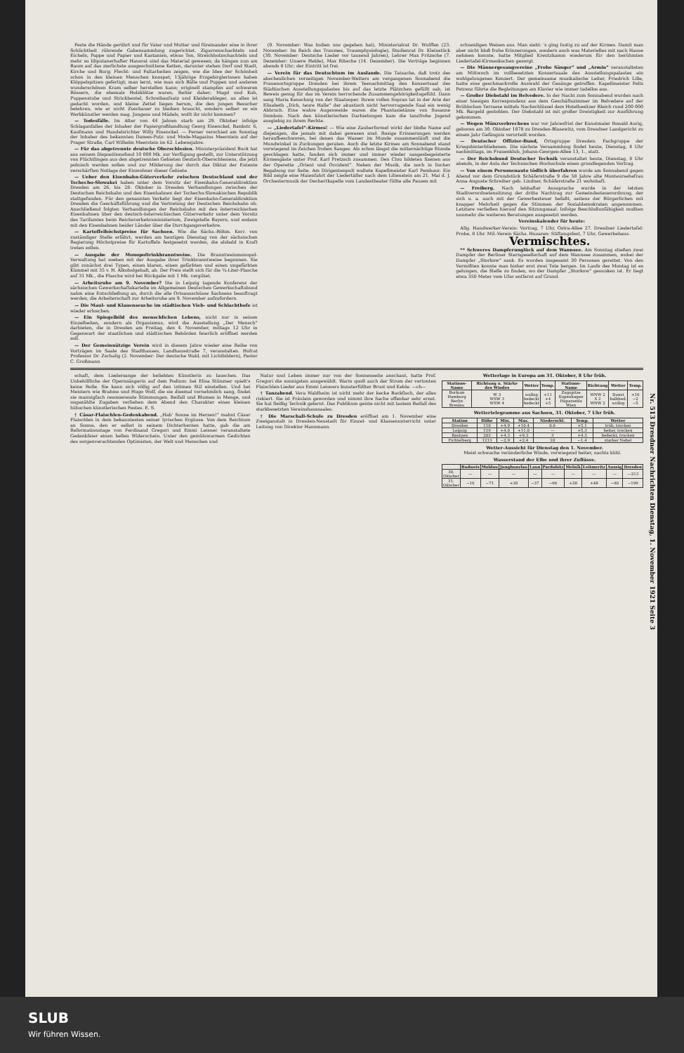Feste die Hände gerührt und für Vater und Mutter und füreinander eine in ihrer Schlichtheit rührende Gabensammlung zugerichtet. Zigarrenschachteln und Eicheln, Pappe und Papier und Kastanien, etwas Ton, Streichholzschachteln und mehr so liliputanerhafter Hausrat sind das Material gewesen; da hängen nun am Baum auf das zierlichste ausgeschnittene Ketten, darunter stehen Dorf und Stadt, Kirche und Burg; Flecht- und Faltarbeiten zeigen, wie die Idee der Schönheit schon in den kleinen Menschen knospet; 13jährige Erzgebirglerinnen haben Klöppelspitzen gefertigt; man lernt, wie man sich Bälle und Puppen und anderen wunderschönen Kram selber herstellen kann; originell stampfen auf schweren Rössern, die ehemals Holzklötze waren, Reiter daher; Magd und Kuh, Puppenstube und Strickbeutel, Schreibaufsatz und Kleiderableger, an alles ist gedacht worden, und kleine Zettel liegen herum, die den jungen Besucher belehren, wie er nicht Zuschauer zu bleiben braucht, sondern selber so ein Werkkünstler werden mag. Jungens und Mädels, wollt ihr nicht kommen?
— Todesfälle. Im Alter von 44 Jahren starb am 29. Oktober infolge Schlaganfalles der Inhaber der Papiergroßhandlung Georg Einenckel, Bankstr. 6, Kaufmann und Handelsrichter Willy Einenckel. — Ferner verschied am Sonntag der Inhaber des bekannten Damen-Putz- und Mode-Magazins Meerstein auf der Prager Straße, Carl Wilhelm Meerstein im 62. Lebensjahre.
— Für das abgetrennte deutsche Oberschlesien. Ministerpräsident Buck hat aus seinem Dispositionsfond 10 000 Mk. zur Verfügung gestellt, zur Unterstützung von Flüchtlingen aus den abgetrennten Gebieten Deutsch-Oberschlesiens, die jetzt polnisch werden sollen und zur Milderung der durch das Diktat der Entente verschärften Notlage der Einwohner dieser Gebiete.
— Ueber den Eisenbahn-Güterverkehr zwischen Deutschland und der Tschecho-Slowakei haben unter dem Vorsitz der Eisenbahn-Generaldirektion Dresden am 26. bis 28. Oktober in Dresden Verhandlungen zwischen der Deutschen Reichsbahn und den Eisenbahnen der Tschecho-Slowakischen Republik stattgefunden. Für den genannten Verkehr liegt der Eisenbahn-Generaldirektion Dresden die Geschäftsführung und die Vertretung der Deutschen Reichsbahn ob. Anschließend folgten Verhandlungen der Reichsbahn mit den österreichischen Eisenbahnen über den deutsch-österreichischen Güterverkehr unter dem Vorsitz des Tarifamtes beim Reichsverkehrsministerium, Zweigstelle Bayern, und sodann mit den Eisenbahnen beider Länder über die Durchgangsverkehre.
— Kartoffelhöchstpreise für Sachsen. Wie die Sächs.-Böhm. Korr. von zuständiger Stelle erfährt, werden am heutigen Dienstag von der sächsischen Regierung Höchstpreise für Kartoffeln festgesetzt werden, die alsbald in Kraft treten sollen.
— Ausgabe der Monopoltrinkbranntweine. Die Branntweinmonopol-Verwaltung hat soeben mit der Ausgabe ihrer Trinkbranntweine begonnen. Sie gibt zunächst drei Typen, einen klaren, einen gefärbten und einen ungefärbten Kümmel mit 35 v. H. Alkoholgehalt, ab. Der Preis stellt sich für die ¾-Liter-Flasche auf 31 Mk., die Flasche wird bei Rückgabe mit 1 Mk. vergütet.
— Arbeitsruhe am 9. November? Die in Leipzig tagende Konferenz der sächsischen Gewerkschaftskartelle im Allgemeinen Deutschen Gewerkschaftsbund nahm eine Entschließung an, durch die alle Ortsausschüsse Sachsens beauftragt werden, die Arbeiterschaft zur Arbeitsruhe am 9. November aufzufordern.
— Die Maul- und Klauenseuche im städtischen Vieh- und Schlachthofe ist wieder erloschen.
— Ein Spiegelbild des menschlichen Lebens, nicht nur in seinen Einzelheiten, sondern als Organismus, wird die Ausstellung „Der Mensch“ darbieten, die in Dresden am Freitag, den 4. November, mittags 12 Uhr in Gegenwart der staatlichen und städtischen Behörden feierlich eröffnet werden soll.
— Der Gemeinnützige Verein wird in diesem Jahre wieder eine Reihe von Vorträgen im Saale des Stadthauses, Landhausstraße 7, veranstalten. Hofrat Professor Dr. Zschalig (2. November: Der deutsche Wald, mit Lichtbildern), Pastor C. Großmann
(9. November: Was Indien uns gegeben hat), Ministerialrat Dr. Wulffen (23. November: Im Reich des Traumes, Traumphysiologie), Studienrat Dr. Kleinstück (30. November: Deutsche Lieder vor tausend Jahren), Lehrer Max Fritzsche (7. Dezember: Unsere Helde), Max Ribsche (14. Dezember). Die Vorträge beginnen abends 8 Uhr; der Eintritt ist frei.
— Verein für das Deutschtum im Auslande. Die Tatsache, daß trotz des abscheulichen vorzeitigen November-Wetters am vergangenen Sonnabend die Frauenortsgruppe Dresden bei ihrem Teenachmittag den Konzertsaal des Städtischen Ausstellungspalastes bis auf das letzte Plätzchen gefüllt sah, ist Beweis genug für das im Verein herrschende Zusammengehörigkeitsgefühl. Dann sang Maria Keuschnig von der Staatsoper. Ihrem vollen Sopran tat in der Arie der Elisabeth „Dich, teure Halle“ der akustisch nicht hervorragende Saal ein wenig Abbruch. Eine wahre Augenweide waren die Phantasietänze von Susanne Dombois. Nach den künstlerischen Darbietungen kam die tanzfrohe Jugend ausgiebig zu ihrem Rechte.
— „Liedertafel“-Kirmes! — Wie eine Zauberformel wirkt der bloße Name auf diejenigen, die jemals mit dabei gewesen sind. Rosige Erinnerungen werden heraufbeschworen, bei denen das Wasser im Munde zusammenläuft und die Mundwinkel in Zuckungen geraten. Auch die letzte Kirmes am Sonnabend stand vorwiegend im Zeichen frohen Sanges. Als schon längst die mitternächtige Stunde geschlagen hatte, fanden sich immer und immer wieder sangesbegeisterte Kirmesgäste unter Prof. Karl Pretzsch zusammen. Den Clou bildeten Szenen aus der Operette „Orient und Occident“. Neben der Musik, die noch in lischer Begabung zur Seite. Am Dirigentenpult waltete Kapellmeister Karl Pembaur. Ein Bild zeigte eine Maienfahrt der Liedertäfler nach dem Lilienstein am 21. Mai d. J. Orchestermusik der Dechertkapelle vom Landestheater füllte alle Pausen mit
schneidigen Weisen aus. Man sieht: 's ging lustig zu auf der Kirmes. Damit man aber nicht bloß frohe Erinnerungen, sondern auch was Materielles mit nach Hause nehmen konnte, hatte Mitglied Kreutzkamm wiederum für den berühmten Liedertafel-Kirmeskuchen gesorgt.
— Die Männergesangvereine „Frohe Sänger“ und „Armin“ veranstalteten am Mittwoch im vollbesetzten Konzertsaale des Ausstellungspalastes ein wohlgelungenes Konzert. Der gemeinsame musikalische Leiter, Friedrich Lille, hatte eine geschmackvolle Auswahl der Gesänge getroffen. Kapellmeister Felix Petrenz führte die Begleitungen am Klavier wie immer tadellos aus.
— Großer Diebstahl im Belvedere. In der Nacht zum Sonnabend wurden nach einer hiesigen Korrespondenz aus dem Geschäftszimmer im Belvedere auf der Brühlschen Terrasse mittels Nachschlüssel dem Hotelbesitzer Bleich rund 200 000 Mk. Bargeld gestohlen. Der Diebstahl ist mit großer Dreistigkeit zur Ausführung gekommen.
— Wegen Münzverbrechens war vor Jahresfrist der Kunstmaler Ronald Aurig, geboren am 30. Oktober 1878 zu Dresden-Blasewitz, vom Dresdner Landgericht zu einem Jahr Gefängnis verurteilt worden.
— Deutscher Offizier-Bund, Ortsgruppe Dresden. Fachgruppe der Kriegsbinterbliebenen. Die nächste Versammlung findet heute, Dienstag, 4 Uhr nachmittags, im Frauenklub, Johann-Georgen-Allee 13, 1., statt.
— Der Reichsbund Deutscher Technik veranstaltet heute, Dienstag, 8 Uhr abends, in der Aula der Technischen Hochschule einen grundlegenden Vortrag.
— Von einem Personenauto tödlich überfahren wurde am Sonnabend gegen Abend vor dem Grundstück Schäferstraße 9 die 58 Jahre alte Monteursehefrau Anna Auguste Schreiber geb. Lindner, Schäferstraße 21 wohnhaft.
— Freiberg. Nach lebhafter Aussprache wurde in der letzten Stadtverordnetensitzung der dritte Nachtrag zur Gemeindesteuerordnung, der sich u. a. auch mit der Gewerbesteuer befaßt, seitens der Bürgerlichen mit knapper Mehrheit gegen die Stimmen der Sozialdemokraten angenommen. Letztere verließen hierauf den Sitzungssaal. Infolge Beschlußunfähigkeit mußten nunmehr die weiteren Beratungen ausgesetzt werden.
Vereinskalender für heute:
Allg. Handwerker-Verein: Vortrag, 7 Uhr, Ostra-Allee 27. Dresdner Liedertafel: Probe, 8 Uhr. Mil.-Verein Sächs. Husaren: Stiftungsfest, 7 Uhr, Gewerbehaus.
Vermischtes.
** Schweres Dampferunglück auf dem Wannsee. Am Sonntag stießen zwei Dampfer der Berliner Sterngesellschaft auf dem Wannsee zusammen, wobei der Dampfer „Storkow“ sank. Es wurden insgesamt 30 Personen gerettet. Von den Vermißten konnte man bisher erst zwei Tote bergen. Im Laufe des Montag ist es gelungen, die Stelle zu finden, wo der Dampfer „Storkow“ gesunken ist. Er liegt etwa 350 Meter vom Ufer entfernt auf Grund.
schaft, dem Liedersange der beliebten Künstlerin zu lauschen. Das Unbehilfliche der Opernsängerin auf dem Podium: bei Elisa Stünzner spielt's keine Rolle. Sie kann sich völlig auf den intimen Stil einstellen. Und bei Meistern wie Brahms und Hugo Wolf, die sie diesmal vornehmlich sang, findet sie mannigfach resonierende Stimmungen. Beifall und Blumen in Menge, und ungezählte Zugaben verliehen dem Abend den Charakter eines kleinen hübschen künstlerischen Festes. E. S.
† Cäsar-Flaischlen-Gedenkabend. „Hab' Sonne im Herzen!“ mahnt Cäsar Flaischlen in dem bekanntesten seiner lyrischen Ergüsse. Von dem Reichtum an Sonne, den er selbst in seinem Dichterherzen hatte, gab die am Reformationstage von Ferdinand Gregori und Emmi Leisner veranstaltete Gedenkfeier einen hellen Widerschein. Unter den gemütswarmen Gedichten des sorgenverachtenden Optimisten, der Welt und Menschen und
Natur und Leben immer nur von der Sonnenseite anschaut, hatte Prof. Gregori die sonnigsten ausgewählt. Warm quoll auch der Strom der vertonten Flaischlen-Lieder aus Emmi Leisners kunsterfüllter Brust und Kehle. —ch—
† Tanzabend. Vera Waldheim ist nicht mehr der kecke Backfisch, der alles riskiert. Sie ist Fräulein geworden und nimmt ihre Sache offenbar sehr ernst. Sie hat fleißig Technik gelernt. Das Publikum geizte nicht mit lautem Beifall des starkbesetzten Vereinshaussaales.
† Die Marschall-Schule zu Dresden eröffnet am 1. November eine Zweiganstalt in Dresden-Neustadt für Einzel- und Klassenunterricht unter Leitung von Direktor Hannmann.
Wetterlage in Europa am 31. Oktober, 8 Uhr früh.
| Stations-Name | Richtung u. Stärke des Windes | Wetter | Temp. | Stations-Name | Richtung | Wetter | Temp. |
| --- | --- | --- | --- | --- | --- | --- | --- |
| Borkum Hamburg Berlin Breslau | W 3 WSW 3 WSW 4 | wolkig bedeckt bedeckt | +11 +4 +5 | Zugspitze Kopenhagen Haparanda Wien | WNW 2 S 2 WNW 2 | Dunst halbbed. wolkig | +10 −2 −5 |
Wettertelegramme aus Sachsen, 31. Oktober, 7 Uhr früh.
| Station | Höhe | Min. | Max. | Niederschl. | Temp. | Wetter |
| --- | --- | --- | --- | --- | --- | --- |
| Dresden | 110 | +4.9 | +10.4 | 0.6 | +5.1 | trüb, trocken |
| Leipzig | 119 | +4.0 | +11.0 | — | +5.3 | heiter, trocken |
| Bautzen | 203 | +4.3 | +9.3 | 3 | +4.3 | bedeckt, trocken |
| Fichtelberg | 1213 | −2.9 | +2.4 | 10 | −1.4 | starker Nebel |
Wetter-Aussicht für Dienstag den 1. November.
Meist schwache veränderliche Winde, vorwiegend heiter, nachts kühl.
Wasserstand der Elbe und ihrer Zuflüsse.
| | Budweis | Moldau | Jungbunzlau | Laun | Pardubitz | Melnik | Leitmeritz | Aussig | Dresden |
| --- | --- | --- | --- | --- | --- | --- | --- | --- | --- |
| 30. Oktober | — | — | — | — | — | — | — | — | —213 |
| 31. Oktober | −10 | −71 | +30 | −37 | −66 | +28 | +48 | −40 | −199 |
Nr. 513 Dresdner Nachrichten Dienstag, 1. November 1921 Seite 3
SLUB
Wir führen Wissen.